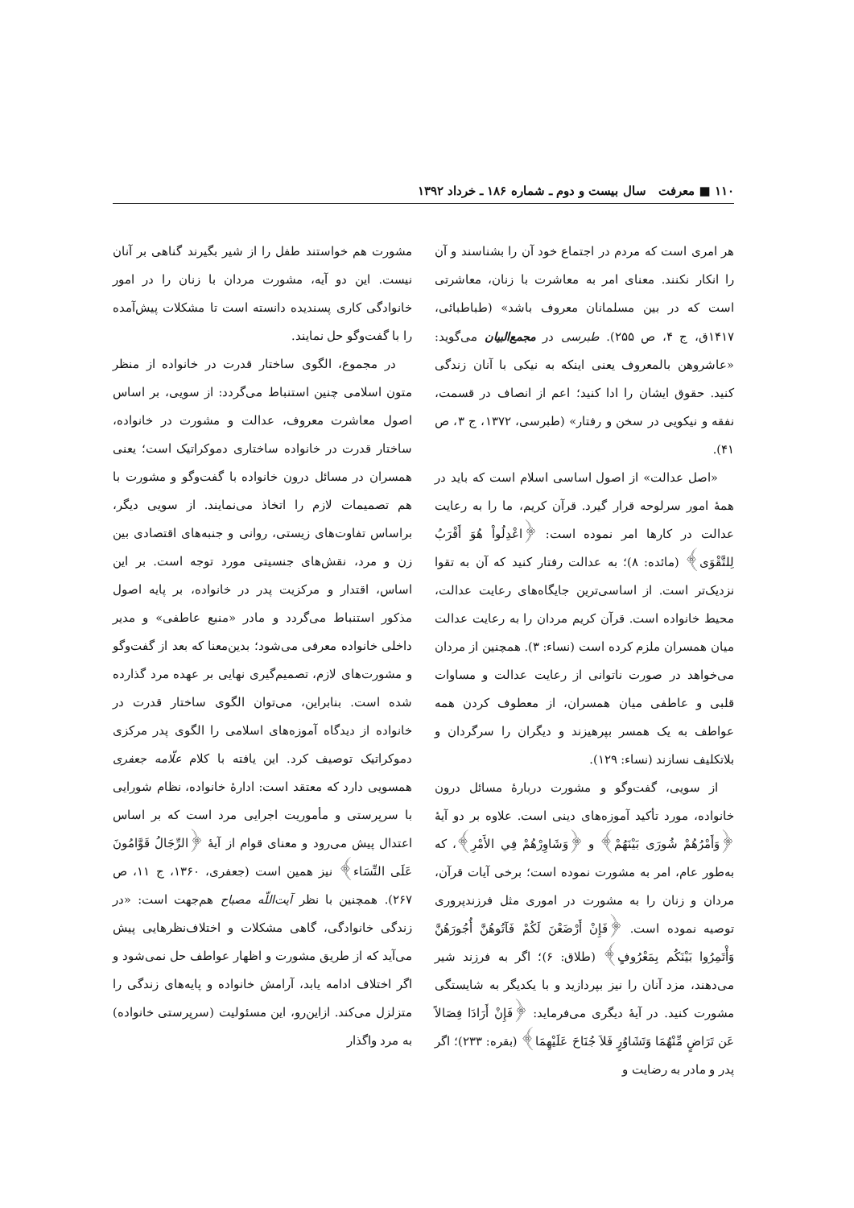۱۱۰ ■ معرفت سال بیست و دوم ـ شماره ۱۸۶ ـ خرداد ۱۳۹۲
هر امری است که مردم در اجتماع خود آن را بشناسند و آن را انکار نکنند. معنای امر به معاشرت با زنان، معاشرتی است که در بین مسلمانان معروف باشد» (طباطبائی، ۱۴۱۷ق، ج ۴، ص ۲۵۵). طبرسی در مجمع‌البیان می‌گوید: «عاشروهن بالمعروف یعنی اینکه به نیکی با آنان زندگی کنید. حقوق ایشان را ادا کنید؛ اعم از انصاف در قسمت، نفقه و نیکویی در سخن و رفتار» (طبرسی، ۱۳۷۲، ج ۳، ص ۴۱).
«اصل عدالت» از اصول اساسی اسلام است که باید در همهٔ امور سرلوحه قرار گیرد. قرآن کریم، ما را به رعایت عدالت در کارها امر نموده است: ﴿اعْدِلُواْ هُوَ أَقْرَبُ لِلتَّقْوَى﴾ (مائده: ۸)؛ به عدالت رفتار کنید که آن به تقوا نزدیک‌تر است. از اساسی‌ترین جایگاه‌های رعایت عدالت، محیط خانواده است. قرآن کریم مردان را به رعایت عدالت میان همسران ملزم کرده است (نساء: ۳). همچنین از مردان می‌خواهد در صورت ناتوانی از رعایت عدالت و مساوات قلبی و عاطفی میان همسران، از معطوف کردن همه عواطف به یک همسر بپرهیزند و دیگران را سرگردان و بلاتکلیف نسازند (نساء: ۱۲۹).
از سویی، گفت‌وگو و مشورت دربارهٔ مسائل درون خانواده، مورد تأکید آموزه‌های دینی است. علاوه بر دو آیهٔ ﴿وَأَمْرُهُمْ شُورَى بَيْنَهُمْ﴾ و ﴿وَشَاوِرْهُمْ فِي الأَمْرِ﴾، که به‌طور عام، امر به مشورت نموده است؛ برخی آیات قرآن، مردان و زنان را به مشورت در اموری مثل فرزندپروری توصیه نموده است. ﴿فَإِنْ أَرْضَعْنَ لَكُمْ فَآتُوهُنَّ أُجُورَهُنَّ وَأْتَمِرُوا بَيْنَكُم بِمَعْرُوفٍ﴾ (طلاق: ۶)؛ اگر به فرزند شیر می‌دهند، مزد آنان را نیز بپردازید و با یکدیگر به شایستگی مشورت کنید. در آیهٔ دیگری می‌فرماید: ﴿فَإِنْ أَرَادَا فِصَالاً عَن تَرَاضٍ مِّنْهُمَا وَتَشَاوُرٍ فَلاَ جُنَاحَ عَلَيْهِمَا﴾ (بقره: ۲۳۳)؛ اگر پدر و مادر به رضایت و
مشورت هم خواستند طفل را از شیر بگیرند گناهی بر آنان نیست. این دو آیه، مشورت مردان با زنان را در امور خانوادگی کاری پسندیده دانسته است تا مشکلات پیش‌آمده را با گفت‌وگو حل نمایند.
در مجموع، الگوی ساختار قدرت در خانواده از منظر متون اسلامی چنین استنباط می‌گردد: از سویی، بر اساس اصول معاشرت معروف، عدالت و مشورت در خانواده، ساختار قدرت در خانواده ساختاری دموکراتیک است؛ یعنی همسران در مسائل درون خانواده با گفت‌وگو و مشورت با هم تصمیمات لازم را اتخاذ می‌نمایند. از سویی دیگر، براساس تفاوت‌های زیستی، روانی و جنبه‌های اقتصادی بین زن و مرد، نقش‌های جنسیتی مورد توجه است. بر این اساس، اقتدار و مرکزیت پدر در خانواده، بر پایه اصول مذکور استنباط می‌گردد و مادر «منبع عاطفی» و مدیر داخلی خانواده معرفی می‌شود؛ بدین‌معنا که بعد از گفت‌وگو و مشورت‌های لازم، تصمیم‌گیری نهایی بر عهده مرد گذارده شده است. بنابراین، می‌توان الگوی ساختار قدرت در خانواده از دیدگاه آموزه‌های اسلامی را الگوی پدر مرکزی دموکراتیک توصیف کرد. این یافته با کلام علّامه جعفری همسویی دارد که معتقد است: ادارهٔ خانواده، نظام شورایی با سرپرستی و مأموریت اجرایی مرد است که بر اساس اعتدال پیش می‌رود و معنای قوام از آیهٔ ﴿الرِّجَالُ قَوَّامُونَ عَلَى النِّسَاء﴾ نیز همین است (جعفری، ۱۳۶۰، ج ۱۱، ص ۲۶۷). همچنین با نظر آیت‌اللّه مصباح هم‌جهت است: «در زندگی خانوادگی، گاهی مشکلات و اختلاف‌نظرهایی پیش می‌آید که از طریق مشورت و اظهار عواطف حل نمی‌شود و اگر اختلاف ادامه یابد، آرامش خانواده و پایه‌های زندگی را متزلزل می‌کند. ازاین‌رو، این مسئولیت (سرپرستی خانواده) به مرد واگذار